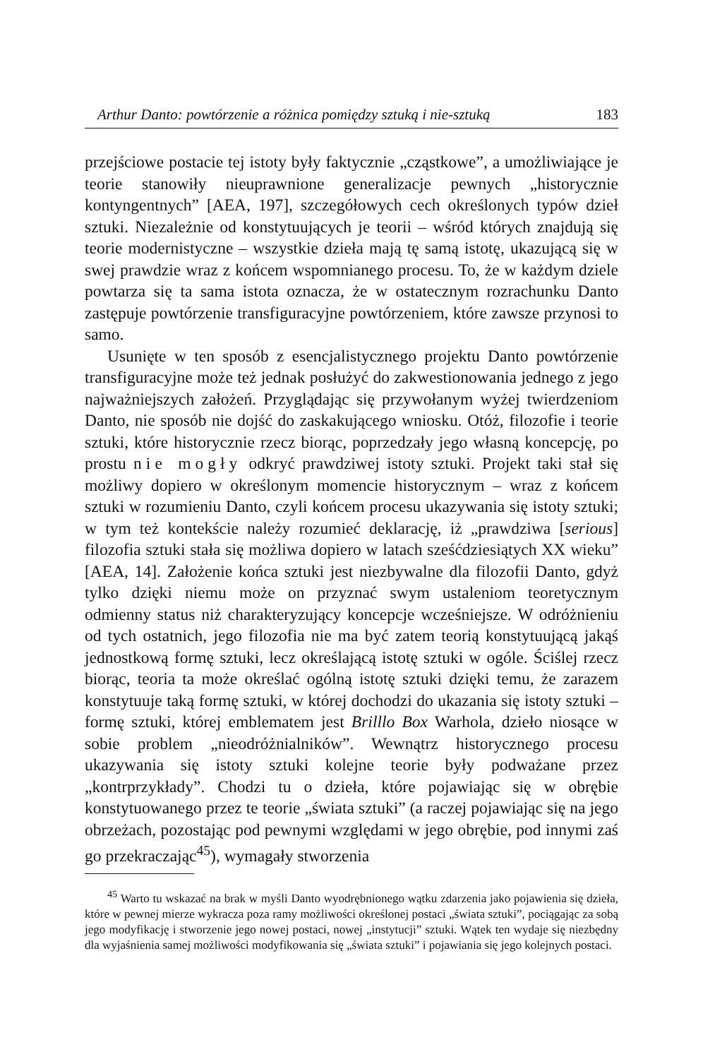Arthur Danto: powtórzenie a różnica pomiędzy sztuką i nie-sztuką 183
przejściowe postacie tej istoty były faktycznie „cząstkowe”, a umożliwiające je teorie stanowiły nieuprawnione generalizacje pewnych „historycznie kontyngentnych” [AEA, 197], szczegółowych cech określonych typów dzieł sztuki. Niezależnie od konstytuujących je teorii – wśród których znajdują się teorie modernistyczne – wszystkie dzieła mają tę samą istotę, ukazującą się w swej prawdzie wraz z końcem wspomnianego procesu. To, że w każdym dziele powtarza się ta sama istota oznacza, że w ostatecznym rozrachunku Danto zastępuje powtórzenie transfiguracyjne powtórzeniem, które zawsze przynosi to samo.
Usunięte w ten sposób z esencjalistycznego projektu Danto powtórzenie transfiguracyjne może też jednak posłużyć do zakwestionowania jednego z jego najważniejszych założeń. Przyglądając się przywołanym wyżej twierdzeniom Danto, nie sposób nie dojść do zaskakującego wniosku. Otóż, filozofie i teorie sztuki, które historycznie rzecz biorąc, poprzedzały jego własną koncepcję, po prostu nie mogły odkryć prawdziwej istoty sztuki. Projekt taki stał się możliwy dopiero w określonym momencie historycznym – wraz z końcem sztuki w rozumieniu Danto, czyli końcem procesu ukazywania się istoty sztuki; w tym też kontekście należy rozumieć deklarację, iż „prawdziwa [serious] filozofia sztuki stała się możliwa dopiero w latach sześćdziesiątych XX wieku” [AEA, 14]. Założenie końca sztuki jest niezbywalne dla filozofii Danto, gdyż tylko dzięki niemu może on przyznać swym ustaleniom teoretycznym odmienny status niż charakteryzujący koncepcje wcześniejsze. W odróżnieniu od tych ostatnich, jego filozofia nie ma być zatem teorią konstytuującą jakąś jednostkową formę sztuki, lecz określającą istotę sztuki w ogóle. Ściślej rzecz biorąc, teoria ta może określać ogólną istotę sztuki dzięki temu, że zarazem konstytuuje taką formę sztuki, w której dochodzi do ukazania się istoty sztuki – formę sztuki, której emblematem jest Brilllo Box Warhola, dzieło niosące w sobie problem „nieodróżnialników”. Wewnątrz historycznego procesu ukazywania się istoty sztuki kolejne teorie były podważane przez „kontrprzykłady”. Chodzi tu o dzieła, które pojawiając się w obrębie konstytuowanego przez te teorie „świata sztuki” (a raczej pojawiając się na jego obrzeżach, pozostając pod pewnymi względami w jego obrębie, pod innymi zaś go przekraczając<sup>45</sup>), wymagały stworzenia
<sup>45</sup> Warto tu wskazać na brak w myśli Danto wyodrębnionego wątku zdarzenia jako pojawienia się dzieła, które w pewnej mierze wykracza poza ramy możliwości określonej postaci „świata sztuki”, pociągając za sobą jego modyfikację i stworzenie jego nowej postaci, nowej „instytucji” sztuki. Wątek ten wydaje się niezbędny dla wyjaśnienia samej możliwości modyfikowania się „świata sztuki” i pojawiania się jego kolejnych postaci.